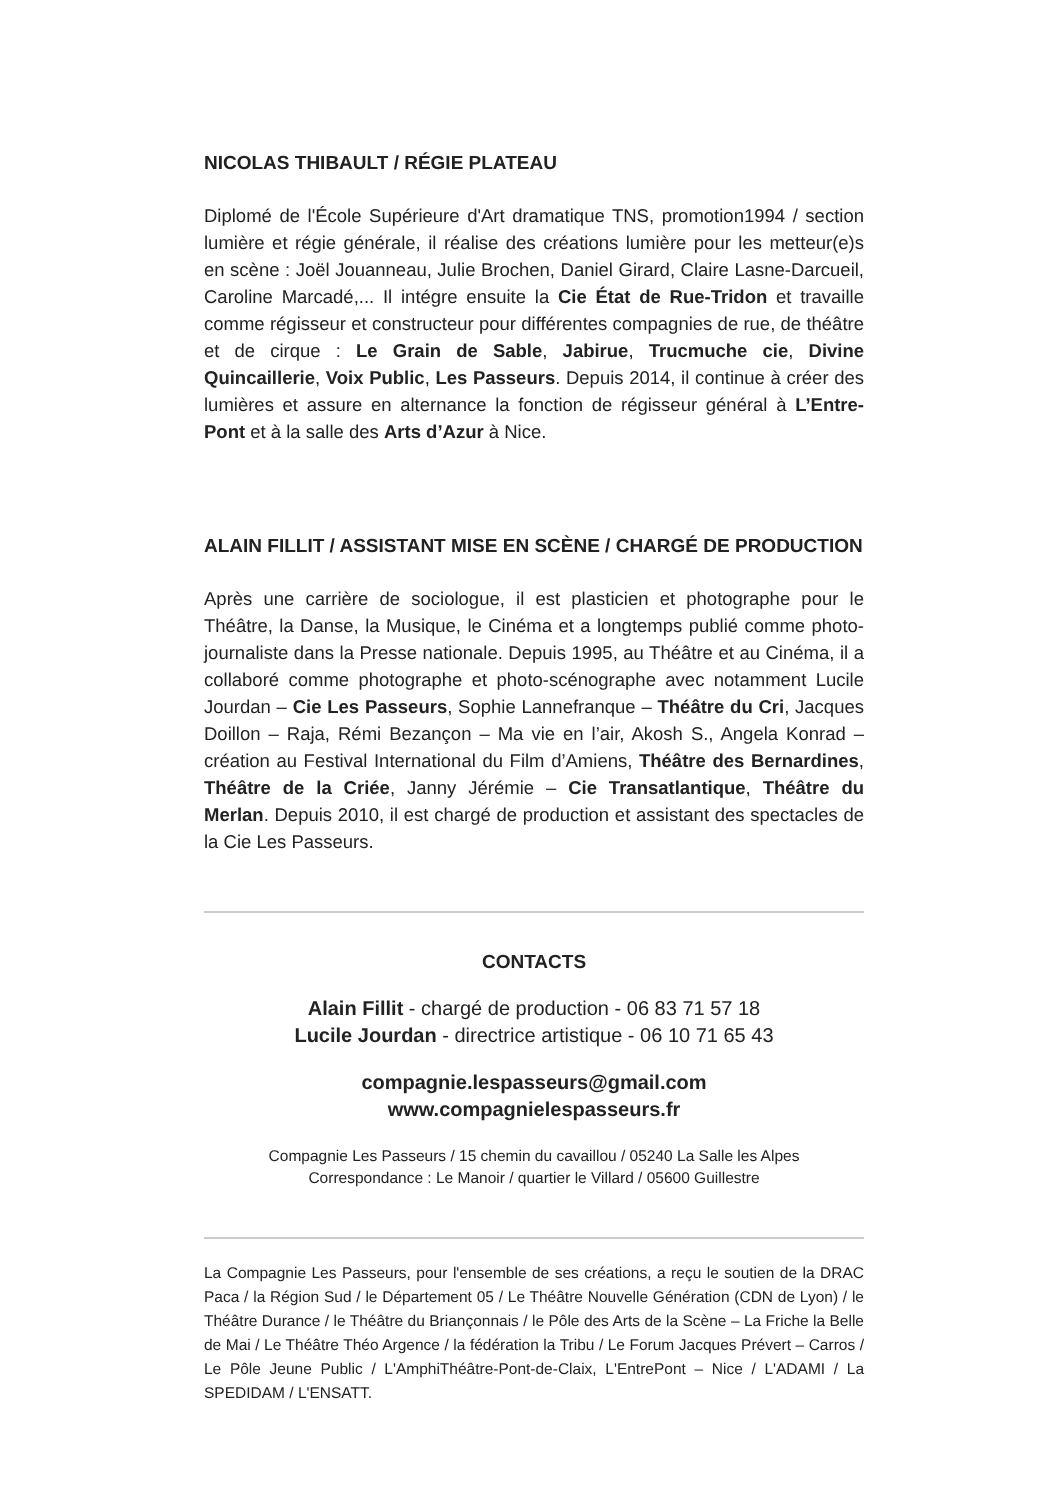NICOLAS THIBAULT / RÉGIE PLATEAU
Diplomé de l'École Supérieure d'Art dramatique TNS, promotion1994 / section lumière et régie générale, il réalise des créations lumière pour les metteur(e)s en scène : Joël Jouanneau, Julie Brochen, Daniel Girard, Claire Lasne-Darcueil, Caroline Marcadé,... Il intégre ensuite la Cie État de Rue-Tridon et travaille comme régisseur et constructeur pour différentes compagnies de rue, de théâtre et de cirque : Le Grain de Sable, Jabirue, Trucmuche cie, Divine Quincaillerie, Voix Public, Les Passeurs. Depuis 2014, il continue à créer des lumières et assure en alternance la fonction de régisseur général à L’Entre-Pont et à la salle des Arts d’Azur à Nice.
ALAIN FILLIT / ASSISTANT MISE EN SCÈNE / CHARGÉ DE PRODUCTION
Après une carrière de sociologue, il est plasticien et photographe pour le Théâtre, la Danse, la Musique, le Cinéma et a longtemps publié comme photo-journaliste dans la Presse nationale. Depuis 1995, au Théâtre et au Cinéma, il a collaboré comme photographe et photo-scénographe avec notamment Lucile Jourdan – Cie Les Passeurs, Sophie Lannefranque – Théâtre du Cri, Jacques Doillon – Raja, Rémi Bezançon – Ma vie en l’air, Akosh S., Angela Konrad – création au Festival International du Film d’Amiens, Théâtre des Bernardines, Théâtre de la Criée, Janny Jérémie – Cie Transatlantique, Théâtre du Merlan. Depuis 2010, il est chargé de production et assistant des spectacles de la Cie Les Passeurs.
CONTACTS
Alain Fillit - chargé de production - 06 83 71 57 18
Lucile Jourdan - directrice artistique - 06 10 71 65 43
compagnie.lespasseurs@gmail.com
www.compagnielespasseurs.fr
Compagnie Les Passeurs / 15 chemin du cavaillou / 05240 La Salle les Alpes
Correspondance : Le Manoir / quartier le Villard / 05600 Guillestre
La Compagnie Les Passeurs, pour l'ensemble de ses créations, a reçu le soutien de la DRAC Paca / la Région Sud / le Département 05 / Le Théâtre Nouvelle Génération (CDN de Lyon) / le Théâtre Durance / le Théâtre du Briançonnais / le Pôle des Arts de la Scène – La Friche la Belle de Mai / Le Théâtre Théo Argence / la fédération la Tribu / Le Forum Jacques Prévert – Carros / Le Pôle Jeune Public / L'AmphiThéâtre-Pont-de-Claix, L'EntrePont – Nice / L'ADAMI / La SPEDIDAM / L'ENSATT.